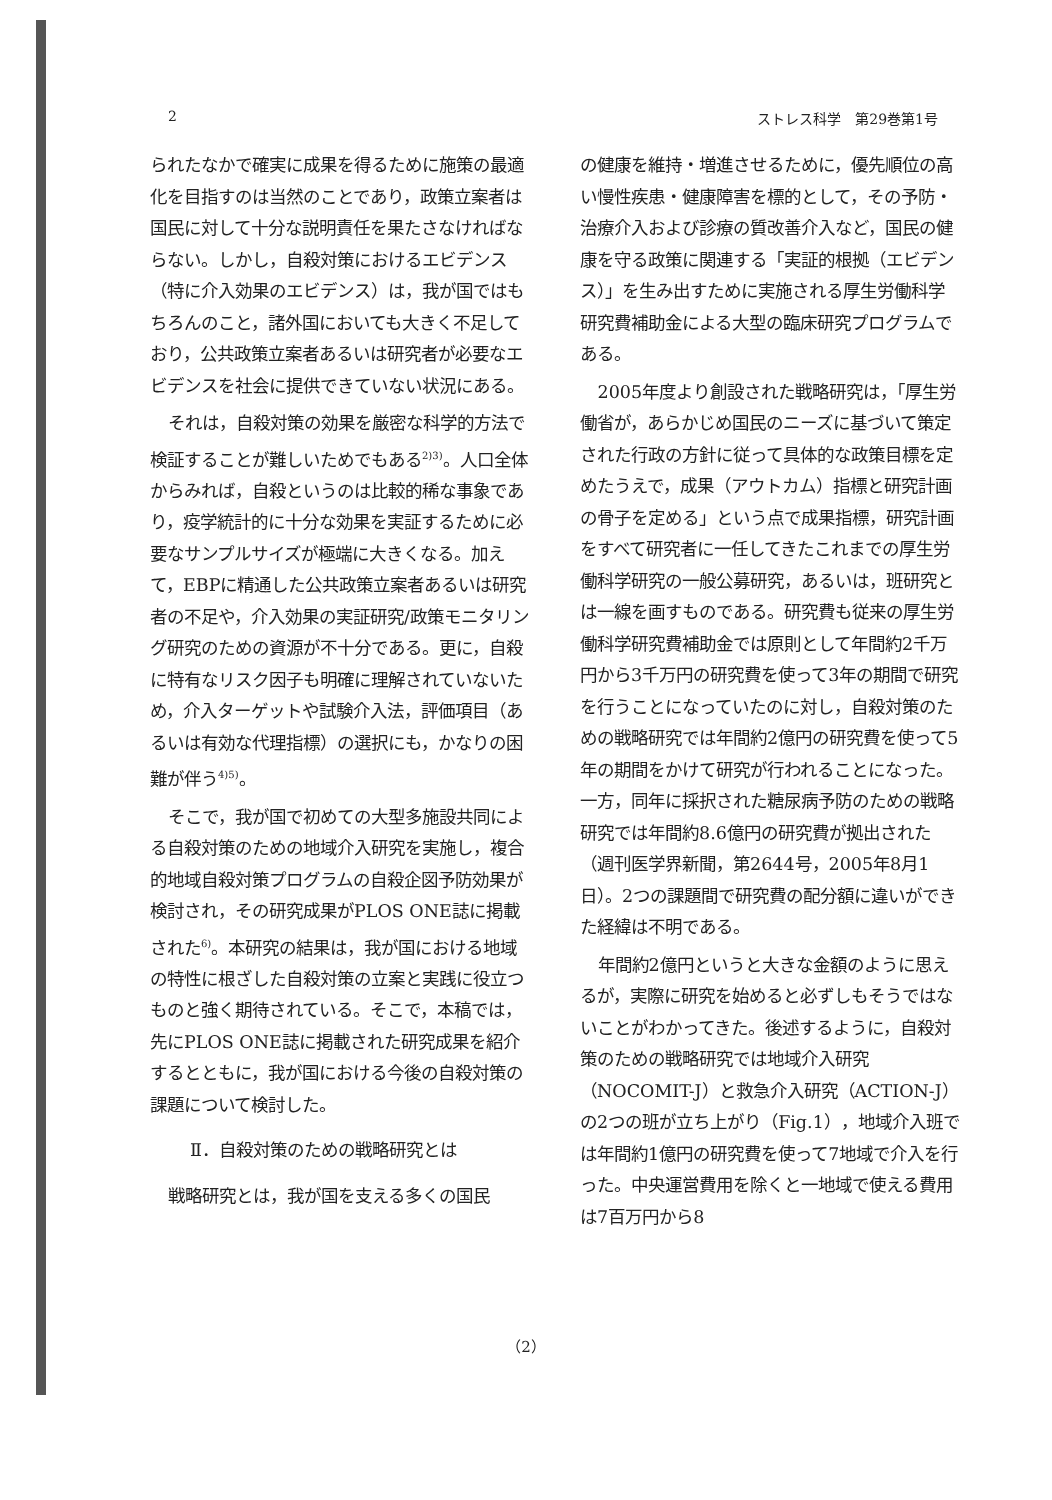2 ストレス科学　第29巻第1号
られたなかで確実に成果を得るために施策の最適化を目指すのは当然のことであり，政策立案者は国民に対して十分な説明責任を果たさなければならない。しかし，自殺対策におけるエビデンス（特に介入効果のエビデンス）は，我が国ではもちろんのこと，諸外国においても大きく不足しており，公共政策立案者あるいは研究者が必要なエビデンスを社会に提供できていない状況にある。
それは，自殺対策の効果を厳密な科学的方法で検証することが難しいためでもある<sup>2)3)</sup>。人口全体からみれば，自殺というのは比較的稀な事象であり，疫学統計的に十分な効果を実証するために必要なサンプルサイズが極端に大きくなる。加えて，EBPに精通した公共政策立案者あるいは研究者の不足や，介入効果の実証研究/政策モニタリング研究のための資源が不十分である。更に，自殺に特有なリスク因子も明確に理解されていないため，介入ターゲットや試験介入法，評価項目（あるいは有効な代理指標）の選択にも，かなりの困難が伴う<sup>4)5)</sup>。
そこで，我が国で初めての大型多施設共同による自殺対策のための地域介入研究を実施し，複合的地域自殺対策プログラムの自殺企図予防効果が検討され，その研究成果がPLOS ONE誌に掲載された<sup>6)</sup>。本研究の結果は，我が国における地域の特性に根ざした自殺対策の立案と実践に役立つものと強く期待されている。そこで，本稿では，先にPLOS ONE誌に掲載された研究成果を紹介するとともに，我が国における今後の自殺対策の課題について検討した。
Ⅱ．自殺対策のための戦略研究とは
戦略研究とは，我が国を支える多くの国民
の健康を維持・増進させるために，優先順位の高い慢性疾患・健康障害を標的として，その予防・治療介入および診療の質改善介入など，国民の健康を守る政策に関連する「実証的根拠（エビデンス）」を生み出すために実施される厚生労働科学研究費補助金による大型の臨床研究プログラムである。
2005年度より創設された戦略研究は，「厚生労働省が，あらかじめ国民のニーズに基づいて策定された行政の方針に従って具体的な政策目標を定めたうえで，成果（アウトカム）指標と研究計画の骨子を定める」という点で成果指標，研究計画をすべて研究者に一任してきたこれまでの厚生労働科学研究の一般公募研究，あるいは，班研究とは一線を画すものである。研究費も従来の厚生労働科学研究費補助金では原則として年間約2千万円から3千万円の研究費を使って3年の期間で研究を行うことになっていたのに対し，自殺対策のための戦略研究では年間約2億円の研究費を使って5年の期間をかけて研究が行われることになった。一方，同年に採択された糖尿病予防のための戦略研究では年間約8.6億円の研究費が拠出された（週刊医学界新聞，第2644号，2005年8月1日）。2つの課題間で研究費の配分額に違いができた経緯は不明である。
年間約2億円というと大きな金額のように思えるが，実際に研究を始めると必ずしもそうではないことがわかってきた。後述するように，自殺対策のための戦略研究では地域介入研究（NOCOMIT-J）と救急介入研究（ACTION-J）の2つの班が立ち上がり（Fig.1），地域介入班では年間約1億円の研究費を使って7地域で介入を行った。中央運営費用を除くと一地域で使える費用は7百万円から8
（2）